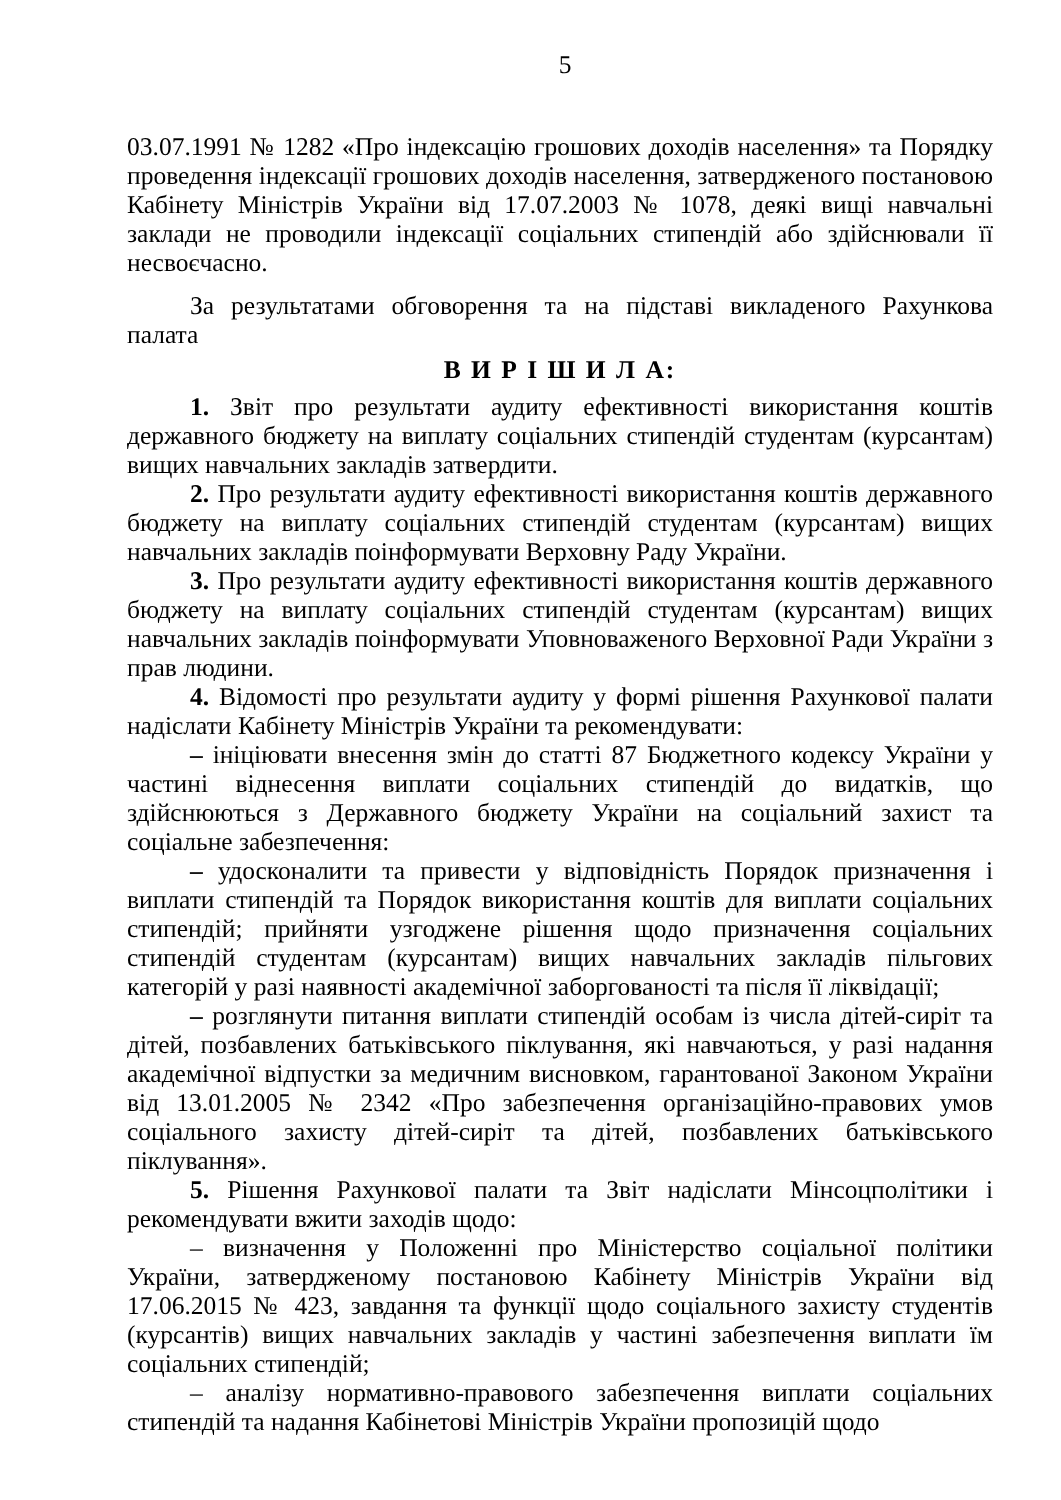5
03.07.1991 № 1282 «Про індексацію грошових доходів населення» та Порядку проведення індексації грошових доходів населення, затвердженого постановою Кабінету Міністрів України від 17.07.2003 № 1078, деякі вищі навчальні заклади не проводили індексації соціальних стипендій або здійснювали її несвоєчасно.
За результатами обговорення та на підставі викладеного Рахункова палата
В И Р І Ш И Л А:
1. Звіт про результати аудиту ефективності використання коштів державного бюджету на виплату соціальних стипендій студентам (курсантам) вищих навчальних закладів затвердити.
2. Про результати аудиту ефективності використання коштів державного бюджету на виплату соціальних стипендій студентам (курсантам) вищих навчальних закладів поінформувати Верховну Раду України.
3. Про результати аудиту ефективності використання коштів державного бюджету на виплату соціальних стипендій студентам (курсантам) вищих навчальних закладів поінформувати Уповноваженого Верховної Ради України з прав людини.
4. Відомості про результати аудиту у формі рішення Рахункової палати надіслати Кабінету Міністрів України та рекомендувати:
– ініціювати внесення змін до статті 87 Бюджетного кодексу України у частині віднесення виплати соціальних стипендій до видатків, що здійснюються з Державного бюджету України на соціальний захист та соціальне забезпечення:
– удосконалити та привести у відповідність Порядок призначення і виплати стипендій та Порядок використання коштів для виплати соціальних стипендій; прийняти узгоджене рішення щодо призначення соціальних стипендій студентам (курсантам) вищих навчальних закладів пільгових категорій у разі наявності академічної заборгованості та після її ліквідації;
– розглянути питання виплати стипендій особам із числа дітей-сиріт та дітей, позбавлених батьківського піклування, які навчаються, у разі надання академічної відпустки за медичним висновком, гарантованої Законом України від 13.01.2005 № 2342 «Про забезпечення організаційно-правових умов соціального захисту дітей-сиріт та дітей, позбавлених батьківського піклування».
5. Рішення Рахункової палати та Звіт надіслати Мінсоцполітики і рекомендувати вжити заходів щодо:
– визначення у Положенні про Міністерство соціальної політики України, затвердженому постановою Кабінету Міністрів України від 17.06.2015 № 423, завдання та функції щодо соціального захисту студентів (курсантів) вищих навчальних закладів у частині забезпечення виплати їм соціальних стипендій;
– аналізу нормативно-правового забезпечення виплати соціальних стипендій та надання Кабінетові Міністрів України пропозицій щодо